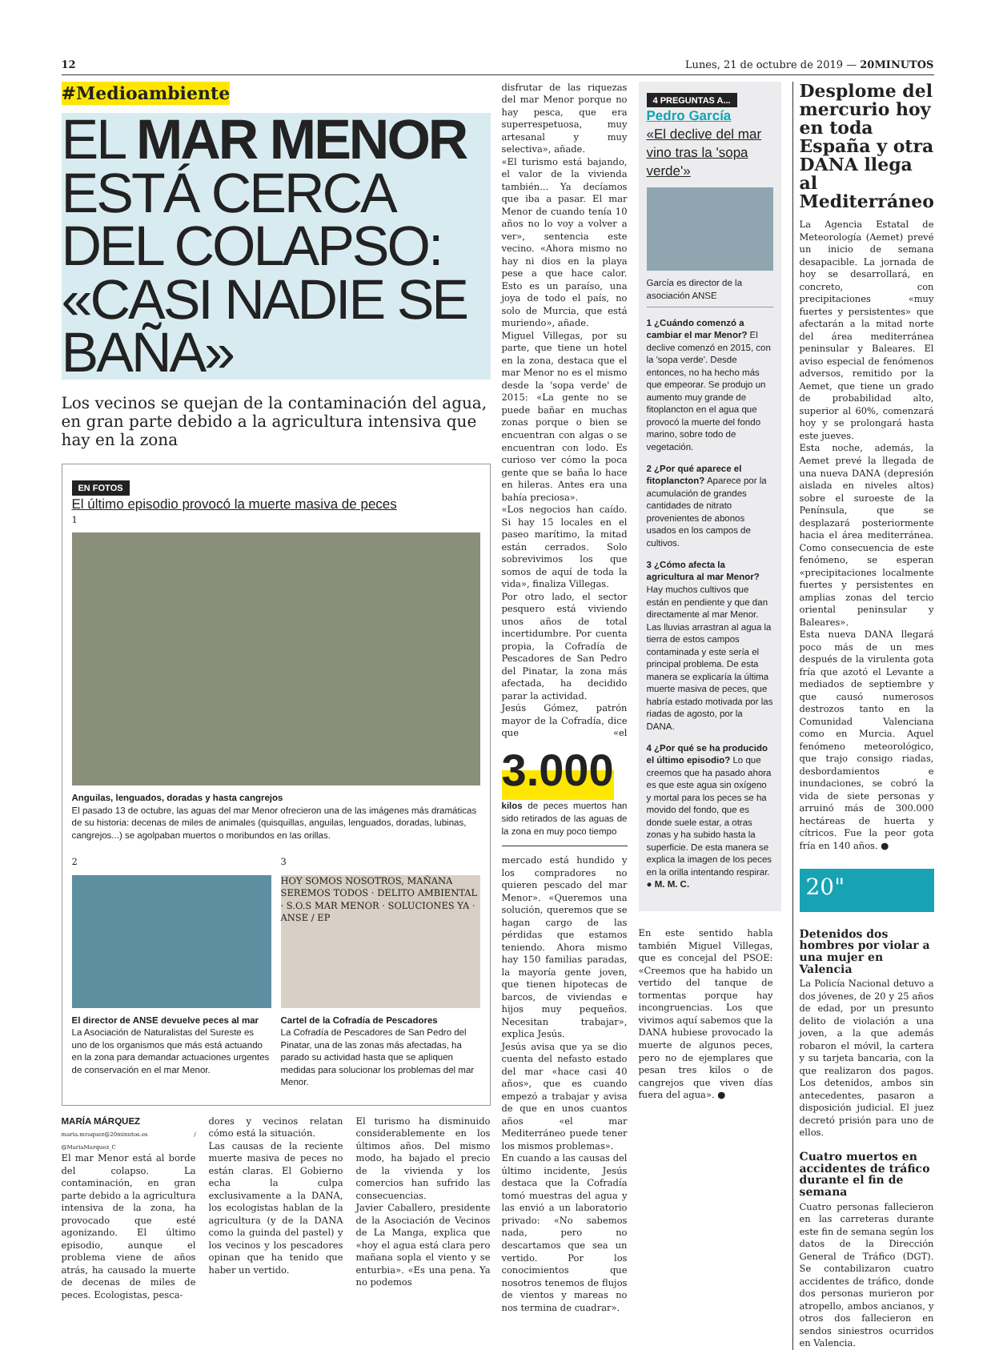12 Lunes, 21 de octubre de 2019 — 20MINUTOS
#Medioambiente
EL MAR MENOR ESTÁ CERCA DEL COLAPSO: «CASI NADIE SE BAÑA»
Los vecinos se quejan de la contaminación del agua, en gran parte debido a la agricultura intensiva que hay en la zona
EN FOTOS
El último episodio provocó la muerte masiva de peces
1
Anguilas, lenguados, doradas y hasta cangrejos
El pasado 13 de octubre, las aguas del mar Menor ofrecieron una de las imágenes más dramáticas de su historia: decenas de miles de animales (quisquillas, anguilas, lenguados, doradas, lubinas, cangrejos...) se agolpaban muertos o moribundos en las orillas.
2
El director de ANSE devuelve peces al mar
La Asociación de Naturalistas del Sureste es uno de los organismos que más está actuando en la zona para demandar actuaciones urgentes de conservación en el mar Menor.
3
HOY SOMOS NOSOTROS, MAÑANA SEREMOS TODOS · DELITO AMBIENTAL · S.O.S MAR MENOR · SOLUCIONES YA · ANSE / EP
Cartel de la Cofradía de Pescadores
La Cofradía de Pescadores de San Pedro del Pinatar, una de las zonas más afectadas, ha parado su actividad hasta que se apliquen medidas para solucionar los problemas del mar Menor.
MARÍA MÁRQUEZ
maria.mraquez@20minutos.es / @MariaMarquez_C
El mar Menor está al borde del colapso. La contaminación, en gran parte debido a la agricultura intensiva de la zona, ha provocado que esté agonizando. El último episodio, aunque el problema viene de años atrás, ha causado la muerte de decenas de miles de peces. Ecologistas, pesca-
dores y vecinos relatan cómo está la situación.
Las causas de la reciente muerte masiva de peces no están claras. El Gobierno echa la culpa exclusivamente a la DANA, los ecologistas hablan de la agricultura (y de la DANA como la guinda del pastel) y los vecinos y los pescadores opinan que ha tenido que haber un vertido.
El turismo ha disminuido considerablemente en los últimos años. Del mismo modo, ha bajado el precio de la vivienda y los comercios han sufrido las consecuencias.
Javier Caballero, presidente de la Asociación de Vecinos de La Manga, explica que «hoy el agua está clara pero mañana sopla el viento y se enturbia». «Es una pena. Ya no podemos
disfrutar de las riquezas del mar Menor porque no hay pesca, que era superrespetuosa, muy artesanal y muy selectiva», añade.
«El turismo está bajando, el valor de la vivienda también... Ya decíamos que iba a pasar. El mar Menor de cuando tenía 10 años no lo voy a volver a ver», sentencia este vecino. «Ahora mismo no hay ni dios en la playa pese a que hace calor. Esto es un paraíso, una joya de todo el país, no solo de Murcia, que está muriendo», añade.
Miguel Villegas, por su parte, que tiene un hotel en la zona, destaca que el mar Menor no es el mismo desde la 'sopa verde' de 2015: «La gente no se puede bañar en muchas zonas porque o bien se encuentran con algas o se encuentran con lodo. Es curioso ver cómo la poca gente que se baña lo hace en hileras. Antes era una bahía preciosa».
«Los negocios han caído. Si hay 15 locales en el paseo marítimo, la mitad están cerrados. Solo sobrevivimos los que somos de aquí de toda la vida», finaliza Villegas.
Por otro lado, el sector pesquero está viviendo unos años de total incertidumbre. Por cuenta propia, la Cofradía de Pescadores de San Pedro del Pinatar, la zona más afectada, ha decidido parar la actividad.
Jesús Gómez, patrón mayor de la Cofradía, dice que «el
3.000
kilos de peces muertos han sido retirados de las aguas de la zona en muy poco tiempo
mercado está hundido y los compradores no quieren pescado del mar Menor». «Queremos una solución, queremos que se hagan cargo de las pérdidas que estamos teniendo. Ahora mismo hay 150 familias paradas, la mayoría gente joven, que tienen hipotecas de barcos, de viviendas e hijos muy pequeños. Necesitan trabajar», explica Jesús.
Jesús avisa que ya se dio cuenta del nefasto estado del mar «hace casi 40 años», que es cuando empezó a trabajar y avisa de que en unos cuantos años «el mar Mediterráneo puede tener los mismos problemas».
En cuando a las causas del último incidente, Jesús destaca que la Cofradía tomó muestras del agua y las envió a un laboratorio privado: «No sabemos nada, pero no descartamos que sea un vertido. Por los conocimientos que nosotros tenemos de flujos de vientos y mareas no nos termina de cuadrar».
4 PREGUNTAS A...
Pedro García
«El declive del mar vino tras la 'sopa verde'»
García es director de la asociación ANSE
1 ¿Cuándo comenzó a cambiar el mar Menor? El declive comenzó en 2015, con la 'sopa verde'. Desde entonces, no ha hecho más que empeorar. Se produjo un aumento muy grande de fitoplancton en el agua que provocó la muerte del fondo marino, sobre todo de vegetación.
2 ¿Por qué aparece el fitoplancton? Aparece por la acumulación de grandes cantidades de nitrato provenientes de abonos usados en los campos de cultivos.
3 ¿Cómo afecta la agricultura al mar Menor? Hay muchos cultivos que están en pendiente y que dan directamente al mar Menor. Las lluvias arrastran al agua la tierra de estos campos contaminada y este sería el principal problema. De esta manera se explicaría la última muerte masiva de peces, que habría estado motivada por las riadas de agosto, por la DANA.
4 ¿Por qué se ha producido el último episodio? Lo que creemos que ha pasado ahora es que este agua sin oxígeno y mortal para los peces se ha movido del fondo, que es donde suele estar, a otras zonas y ha subido hasta la superficie. De esta manera se explica la imagen de los peces en la orilla intentando respirar. ● M. M. C.
En este sentido habla también Miguel Villegas, que es concejal del PSOE: «Creemos que ha habido un vertido del tanque de tormentas porque hay incongruencias. Los que vivimos aquí sabemos que la DANA hubiese provocado la muerte de algunos peces, pero no de ejemplares que pesan tres kilos o de cangrejos que viven días fuera del agua». ●
Desplome del mercurio hoy en toda España y otra DANA llega al Mediterráneo
La Agencia Estatal de Meteorología (Aemet) prevé un inicio de semana desapacible. La jornada de hoy se desarrollará, en concreto, con precipitaciones «muy fuertes y persistentes» que afectarán a la mitad norte del área mediterránea peninsular y Baleares. El aviso especial de fenómenos adversos, remitido por la Aemet, que tiene un grado de probabilidad alto, superior al 60%, comenzará hoy y se prolongará hasta este jueves.
Esta noche, además, la Aemet prevé la llegada de una nueva DANA (depresión aislada en niveles altos) sobre el suroeste de la Península, que se desplazará posteriormente hacia el área mediterránea. Como consecuencia de este fenómeno, se esperan «precipitaciones localmente fuertes y persistentes en amplias zonas del tercio oriental peninsular y Baleares».
Esta nueva DANA llegará poco más de un mes después de la virulenta gota fría que azotó el Levante a mediados de septiembre y que causó numerosos destrozos tanto en la Comunidad Valenciana como en Murcia. Aquel fenómeno meteorológico, que trajo consigo riadas, desbordamientos e inundaciones, se cobró la vida de siete personas y arruinó más de 300.000 hectáreas de huerta y cítricos. Fue la peor gota fría en 140 años. ●
20"
Detenidos dos hombres por violar a una mujer en Valencia
La Policía Nacional detuvo a dos jóvenes, de 20 y 25 años de edad, por un presunto delito de violación a una joven, a la que además robaron el móvil, la cartera y su tarjeta bancaria, con la que realizaron dos pagos. Los detenidos, ambos sin antecedentes, pasaron a disposición judicial. El juez decretó prisión para uno de ellos.
Cuatro muertos en accidentes de tráfico durante el fin de semana
Cuatro personas fallecieron en las carreteras durante este fin de semana según los datos de la Dirección General de Tráfico (DGT). Se contabilizaron cuatro accidentes de tráfico, donde dos personas murieron por atropello, ambos ancianos, y otros dos fallecieron en sendos siniestros ocurridos en Valencia.